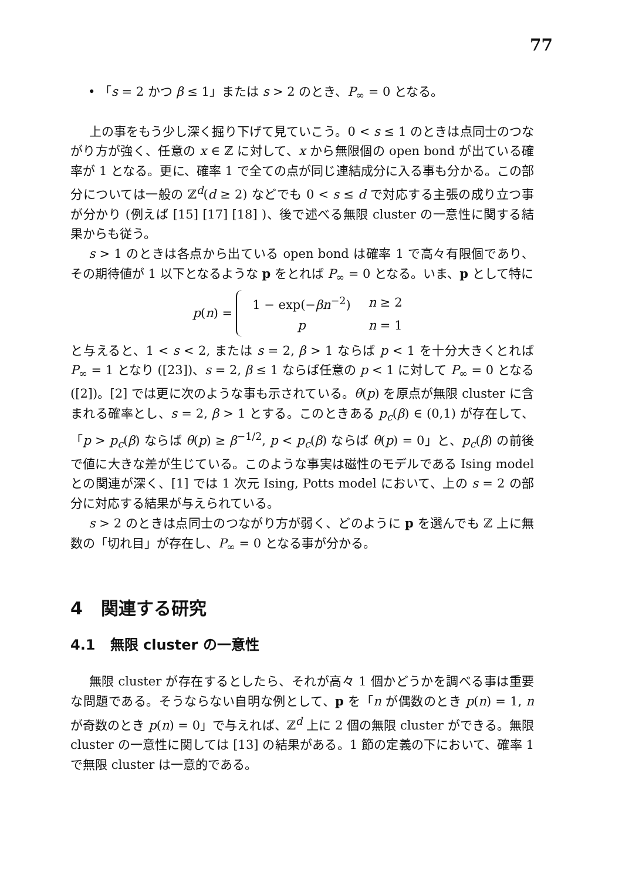77
• 「s = 2 かつ β ≤ 1」または s > 2 のとき、P<sub>∞</sub> = 0 となる。
上の事をもう少し深く掘り下げて見ていこう。0 < s ≤ 1 のときは点同士のつながり方が強く、任意の x ∈ ℤ に対して、x から無限個の open bond が出ている確率が 1 となる。更に、確率 1 で全ての点が同じ連結成分に入る事も分かる。この部分については一般の ℤ<sup>d</sup>(d ≥ 2) などでも 0 < s ≤ d で対応する主張の成り立つ事が分かり (例えば [15] [17] [18] )、後で述べる無限 cluster の一意性に関する結果からも従う。
s > 1 のときは各点から出ている open bond は確率 1 で高々有限個であり、その期待値が 1 以下となるような p をとれば P<sub>∞</sub> = 0 となる。いま、p として特に
p(n) =
| 1 − exp(− βn<sup>−2</sup>) | n ≥ 2 |
| p | n = 1 |
と与えると、1 < s < 2, または s = 2, β > 1 ならば p < 1 を十分大きくとれば P<sub>∞</sub> = 1 となり ([23])、s = 2, β ≤ 1 ならば任意の p < 1 に対して P<sub>∞</sub> = 0 となる ([2])。[2] では更に次のような事も示されている。θ(p) を原点が無限 cluster に含まれる確率とし、s = 2, β > 1 とする。このときある p<sub>c</sub>(β) ∈ (0,1) が存在して、「p > p<sub>c</sub>(β) ならば θ(p) ≥ β<sup>−1/2</sup>, p < p<sub>c</sub>(β) ならば θ(p) = 0」と、p<sub>c</sub>(β) の前後で値に大きな差が生じている。このような事実は磁性のモデルである Ising model との関連が深く、[1] では 1 次元 Ising, Potts model において、上の s = 2 の部分に対応する結果が与えられている。
s > 2 のときは点同士のつながり方が弱く、どのように p を選んでも ℤ 上に無数の「切れ目」が存在し、P<sub>∞</sub> = 0 となる事が分かる。
4 関連する研究
4.1 無限 cluster の一意性
無限 cluster が存在するとしたら、それが高々 1 個かどうかを調べる事は重要な問題である。そうならない自明な例として、p を「n が偶数のとき p(n) = 1, n が奇数のとき p(n) = 0」で与えれば、ℤ<sup>d</sup> 上に 2 個の無限 cluster ができる。無限 cluster の一意性に関しては [13] の結果がある。1 節の定義の下において、確率 1 で無限 cluster は一意的である。